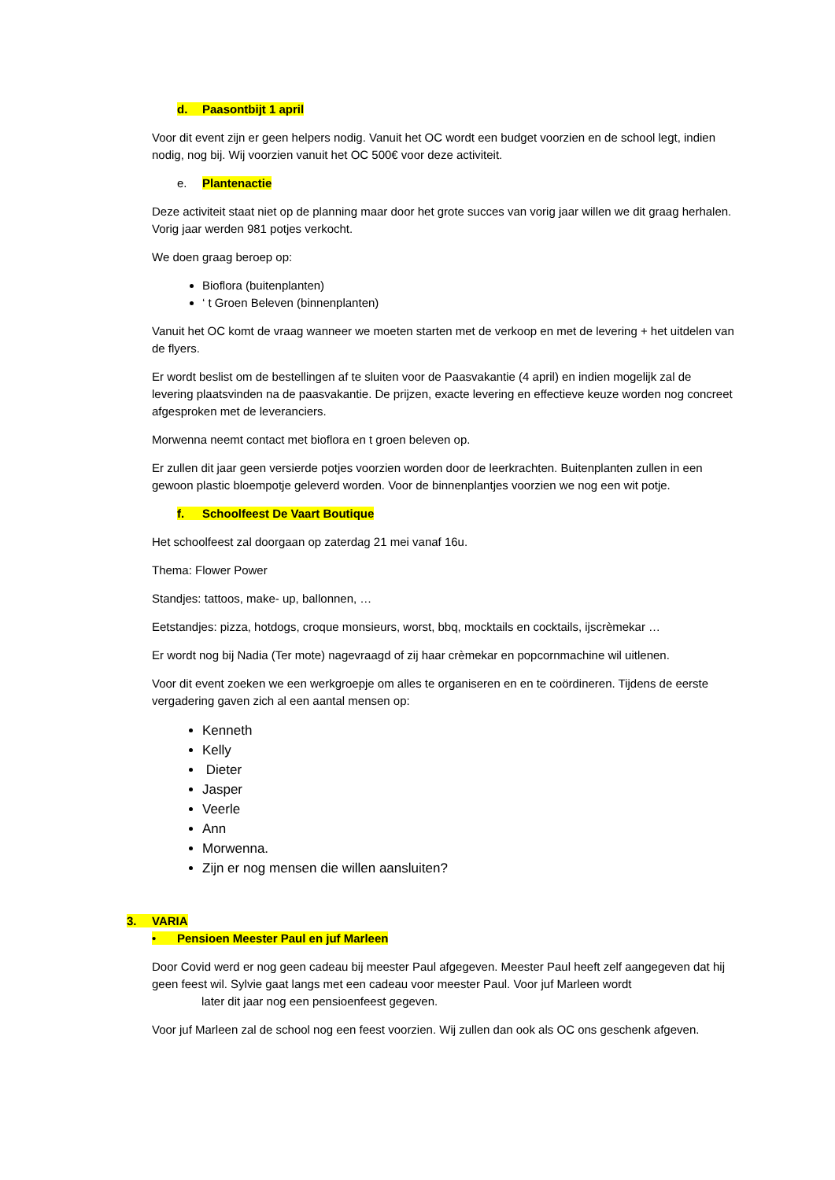d. Paasontbijt 1 april
Voor dit event zijn er geen helpers nodig. Vanuit het OC wordt een budget voorzien en de school legt, indien nodig, nog bij. Wij voorzien vanuit het OC 500€ voor deze activiteit.
e. Plantenactie
Deze activiteit staat niet op de planning maar door het grote succes van vorig jaar willen we dit graag herhalen. Vorig jaar werden 981 potjes verkocht.
We doen graag beroep op:
Bioflora (buitenplanten)
‘ t Groen Beleven (binnenplanten)
Vanuit het OC komt de vraag wanneer we moeten starten met de verkoop en met de levering + het uitdelen van de flyers.
Er wordt beslist om de bestellingen af te sluiten voor de Paasvakantie (4 april) en indien mogelijk zal de levering plaatsvinden na de paasvakantie. De prijzen, exacte levering en effectieve keuze worden nog concreet afgesproken met de leveranciers.
Morwenna neemt contact met bioflora en t groen beleven op.
Er zullen dit jaar geen versierde potjes voorzien worden door de leerkrachten. Buitenplanten zullen in een gewoon plastic bloempotje geleverd worden. Voor de binnenplantjes voorzien we nog een wit potje.
f. Schoolfeest De Vaart Boutique
Het schoolfeest zal doorgaan op zaterdag 21 mei vanaf 16u.
Thema: Flower Power
Standjes: tattoos, make- up, ballonnen, …
Eetstandjes: pizza, hotdogs, croque monsieurs, worst, bbq, mocktails en cocktails, ijscrèmekar …
Er wordt nog bij Nadia (Ter mote) nagevraagd of zij haar crèmekar en popcornmachine wil uitlenen.
Voor dit event zoeken we een werkgroepje om alles te organiseren en en te coördineren. Tijdens de eerste vergadering gaven zich al een aantal mensen op:
Kenneth
Kelly
Dieter
Jasper
Veerle
Ann
Morwenna.
Zijn er nog mensen die willen aansluiten?
3. VARIA
• Pensioen Meester Paul en juf Marleen
Door Covid werd er nog geen cadeau bij meester Paul afgegeven. Meester Paul heeft zelf aangegeven dat hij geen feest wil. Sylvie gaat langs met een cadeau voor meester Paul. Voor juf Marleen wordt
later dit jaar nog een pensioenfeest gegeven.
Voor juf Marleen zal de school nog een feest voorzien. Wij zullen dan ook als OC ons geschenk afgeven.